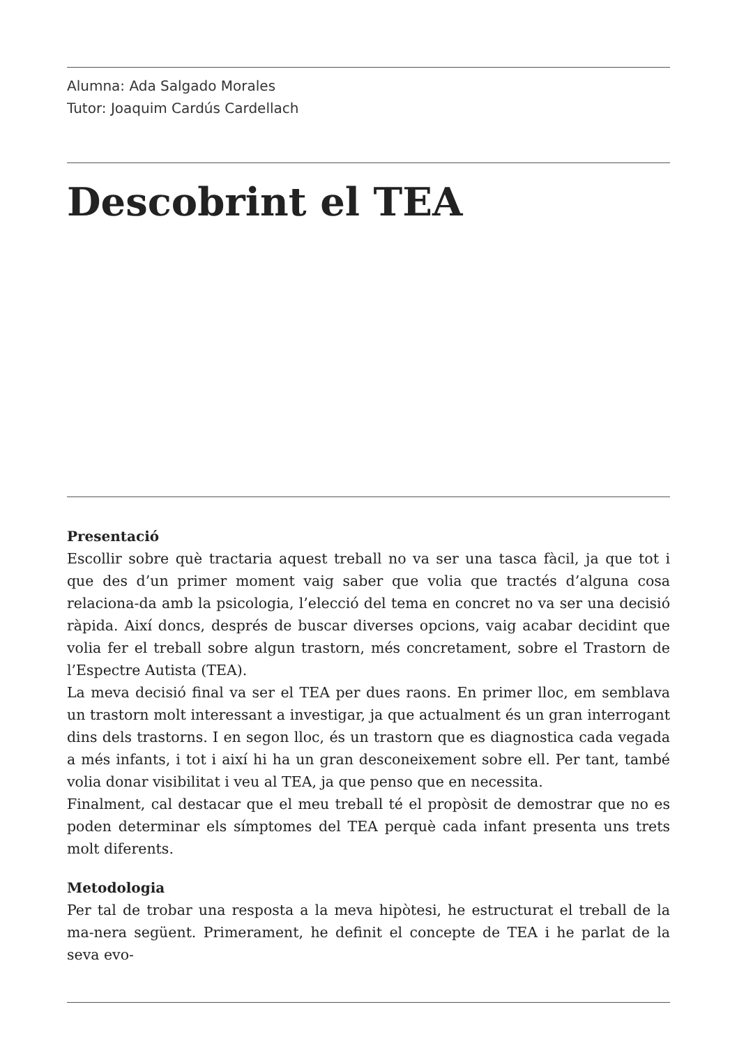Alumna: Ada Salgado Morales
Tutor: Joaquim Cardús Cardellach
Descobrint el TEA
Presentació
Escollir sobre què tractaria aquest treball no va ser una tasca fàcil, ja que tot i que des d’un primer moment vaig saber que volia que tractés d’alguna cosa relaciona-da amb la psicologia, l’elecció del tema en concret no va ser una decisió ràpida. Així doncs, després de buscar diverses opcions, vaig acabar decidint que volia fer el treball sobre algun trastorn, més concretament, sobre el Trastorn de l’Espectre Autista (TEA).
La meva decisió final va ser el TEA per dues raons. En primer lloc, em semblava un trastorn molt interessant a investigar, ja que actualment és un gran interrogant dins dels trastorns. I en segon lloc, és un trastorn que es diagnostica cada vegada a més infants, i tot i així hi ha un gran desconeixement sobre ell. Per tant, també volia donar visibilitat i veu al TEA, ja que penso que en necessita.
Finalment, cal destacar que el meu treball té el propòsit de demostrar que no es poden determinar els símptomes del TEA perquè cada infant presenta uns trets molt diferents.
Metodologia
Per tal de trobar una resposta a la meva hipòtesi, he estructurat el treball de la ma-nera següent. Primerament, he definit el concepte de TEA i he parlat de la seva evo-